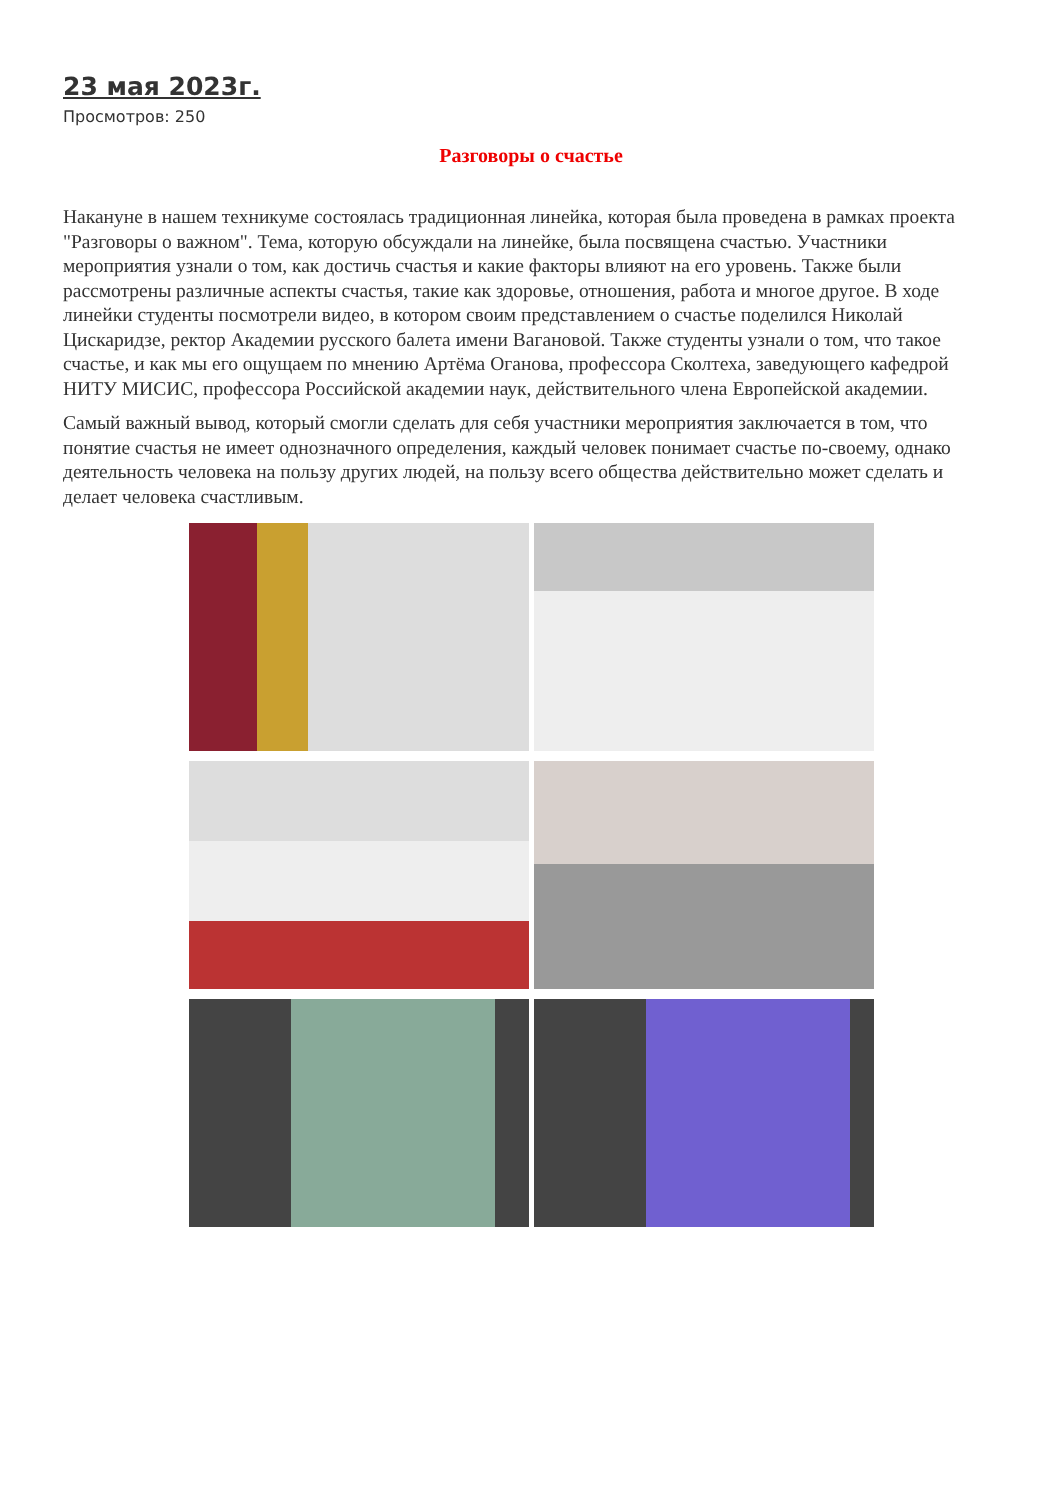23 мая 2023г.
Просмотров: 250
Разговоры о счастье
Накануне в нашем техникуме состоялась традиционная линейка, которая была проведена в рамках проекта "Разговоры о важном". Тема, которую обсуждали на линейке, была посвящена счастью. Участники мероприятия узнали о том, как достичь счастья и какие факторы влияют на его уровень. Также были рассмотрены различные аспекты счастья, такие как здоровье, отношения, работа и многое другое. В ходе линейки студенты посмотрели видео, в котором своим представлением о счастье поделился Николай Цискаридзе, ректор Академии русского балета имени Вагановой. Также студенты узнали о том, что такое счастье, и как мы его ощущаем по мнению Артёма Оганова, профессора Сколтеха, заведующего кафедрой НИТУ МИСИС, профессора Российской академии наук, действительного члена Европейской академии.
Самый важный вывод, который смогли сделать для себя участники мероприятия заключается в том, что понятие счастья не имеет однозначного определения, каждый человек понимает счастье по-своему, однако деятельность человека на пользу других людей, на пользу всего общества действительно может сделать и делает человека счастливым.